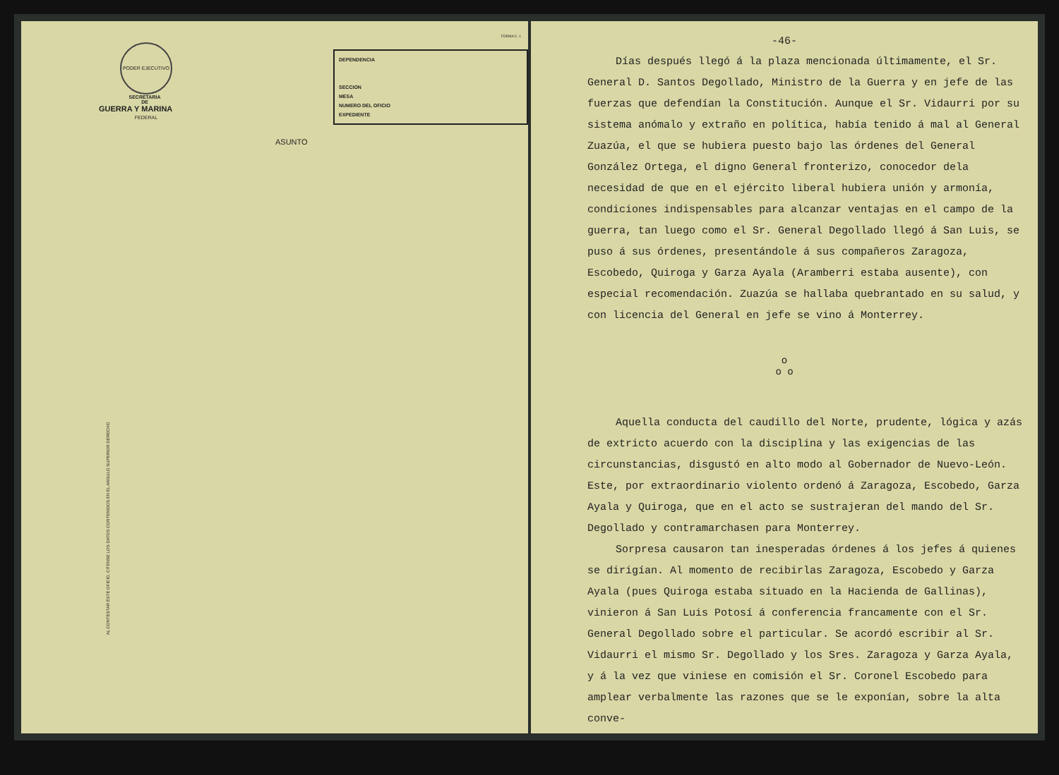FORMA C. 1
PODER EJECUTIVO FEDERAL
SECRETARIA
DE
GUERRA Y MARINA
ASUNTO
DEPENDENCIA
SECCION
MESA
NUMERO DEL OFICIO
EXPEDIENTE
AL CONTESTAR ESTE OFICIO, CITENSE LOS DATOS CONTENIDOS EN EL ANGULO SUPERIOR DERECHO.
-46-
Días después llegó á la plaza mencionada últimamente, el Sr. General D. Santos Degollado, Ministro de la Guerra y en jefe de las fuerzas que defendían la Constitución. Aunque el Sr. Vidaurri por su sistema anómalo y extraño en política, había tenido á mal al General Zuazúa, el que se hubiera puesto bajo las órdenes del General González Ortega, el digno General fronterizo, conocedor dela necesidad de que en el ejército liberal hubiera unión y armonía, condiciones indispensables para alcanzar ventajas en el campo de la guerra, tan luego como el Sr. General Degollado llegó á San Luis, se puso á sus órdenes, presentándole á sus compañeros Zaragoza, Escobedo, Quiroga y Garza Ayala (Aramberri estaba ausente), con especial recomendación. Zuazúa se hallaba quebrantado en su salud, y con licencia del General en jefe se vino á Monterrey.
o
o o
Aquella conducta del caudillo del Norte, prudente, lógica y azás de extricto acuerdo con la disciplina y las exigencias de las circunstancias, disgustó en alto modo al Gobernador de Nuevo-León. Este, por extraordinario violento ordenó á Zaragoza, Escobedo, Garza Ayala y Quiroga, que en el acto se sustrajeran del mando del Sr. Degollado y contramarchasen para Monterrey.
Sorpresa causaron tan inesperadas órdenes á los jefes á quienes se dirigían. Al momento de recibirlas Zaragoza, Escobedo y Garza Ayala (pues Quiroga estaba situado en la Hacienda de Gallinas), vinieron á San Luis Potosí á conferencia francamente con el Sr. General Degollado sobre el particular. Se acordó escribir al Sr. Vidaurri el mismo Sr. Degollado y los Sres. Zaragoza y Garza Ayala, y á la vez que viniese en comisión el Sr. Coronel Escobedo para amplear verbalmente las razones que se le exponían, sobre la alta conve-